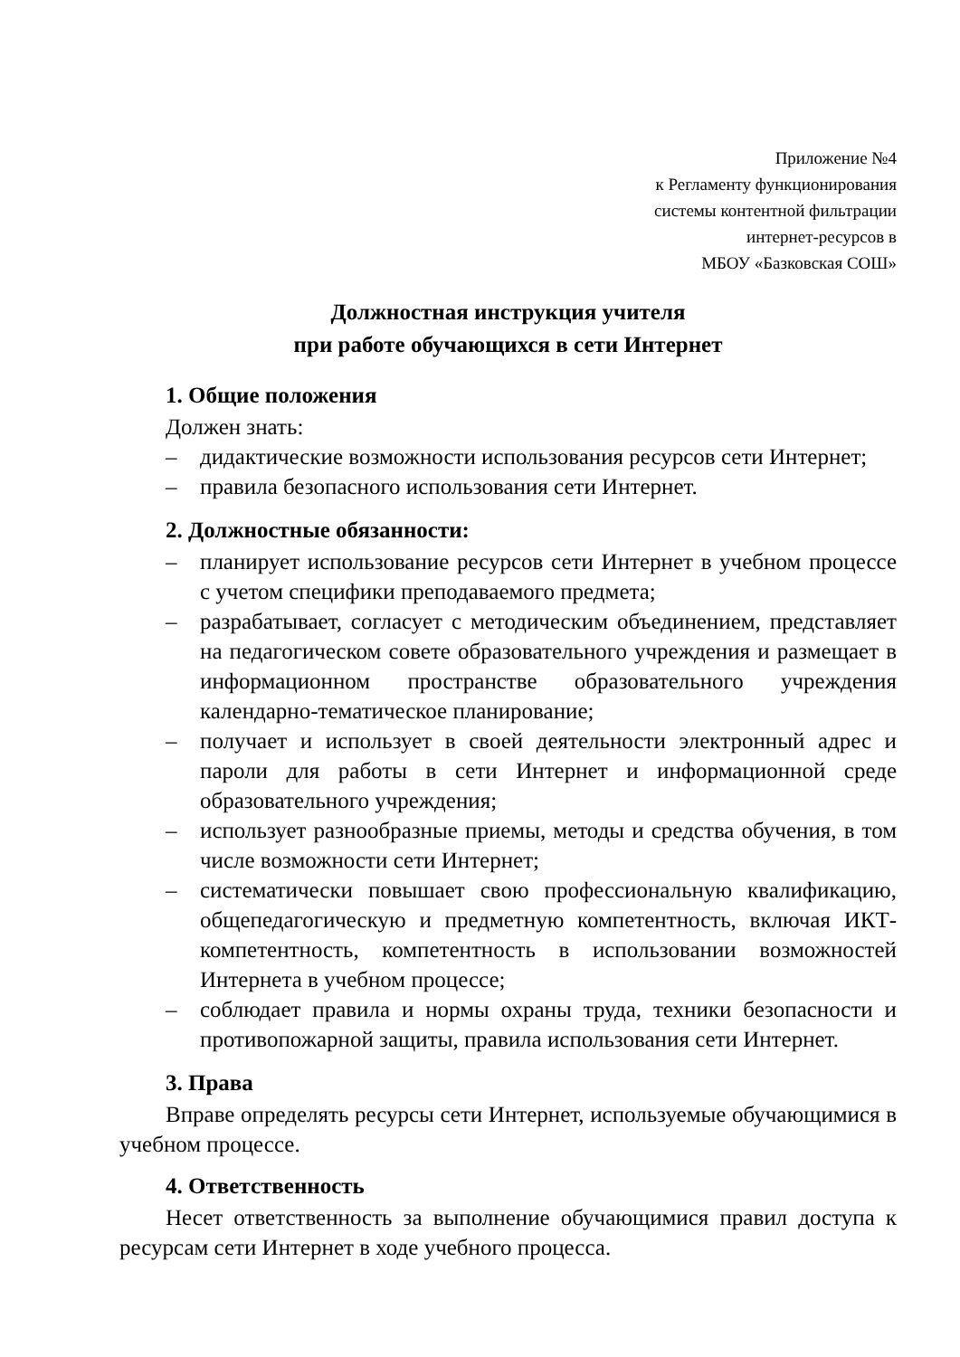Приложение №4
к Регламенту функционирования
системы контентной фильтрации
интернет-ресурсов в
МБОУ «Базковская СОШ»
Должностная инструкция учителя
при работе обучающихся в сети Интернет
1. Общие положения
Должен знать:
– дидактические возможности использования ресурсов сети Интернет;
– правила безопасного использования сети Интернет.
2. Должностные обязанности:
– планирует использование ресурсов сети Интернет в учебном процессе с учетом специфики преподаваемого предмета;
– разрабатывает, согласует с методическим объединением, представляет на педагогическом совете образовательного учреждения и размещает в информационном пространстве образовательного учреждения календарно-тематическое планирование;
– получает и использует в своей деятельности электронный адрес и пароли для работы в сети Интернет и информационной среде образовательного учреждения;
– использует разнообразные приемы, методы и средства обучения, в том числе возможности сети Интернет;
– систематически повышает свою профессиональную квалификацию, общепедагогическую и предметную компетентность, включая ИКТ-компетентность, компетентность в использовании возможностей Интернета в учебном процессе;
– соблюдает правила и нормы охраны труда, техники безопасности и противопожарной защиты, правила использования сети Интернет.
3. Права
Вправе определять ресурсы сети Интернет, используемые обучающимися в учебном процессе.
4. Ответственность
Несет ответственность за выполнение обучающимися правил доступа к ресурсам сети Интернет в ходе учебного процесса.